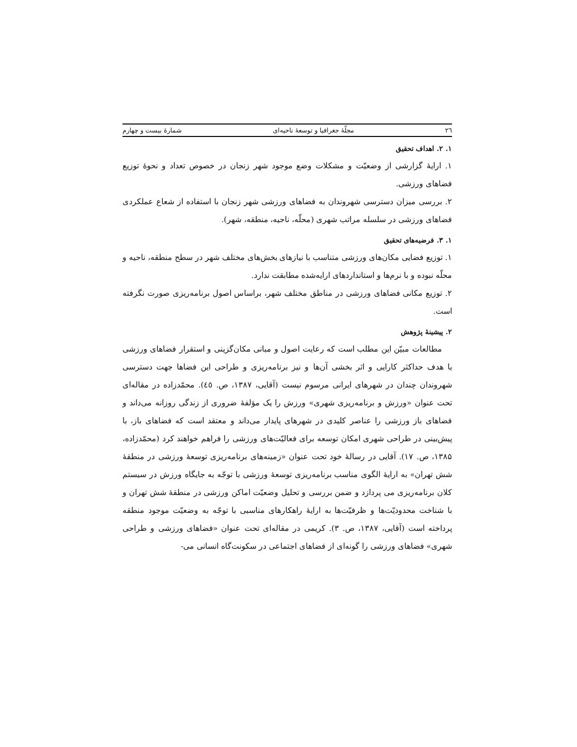٢٦ مجلّهٔ جغرافیا و توسعهٔ ناحیه‌ای شمارهٔ بیست و چهارم
۱. ۲. اهداف تحقیق
۱. ارایهٔ گزارشی از وضعیّت و مشکلات وضع موجود شهر زنجان در خصوص تعداد و نحوهٔ توزیع فضاهای ورزشی.
۲. بررسی میزان دسترسی شهروندان به فضاهای ورزشی شهر زنجان با استفاده از شعاع عملکردی فضاهای ورزشی در سلسله مراتب شهری (محلّه، ناحیه، منطقه، شهر).
۱. ۳. فرضیه‌های تحقیق
۱. توزیع فضایی مکان‌های ورزشی متناسب با نیازهای بخش‌های مختلف شهر در سطح منطقه، ناحیه و محلّه نبوده و با نرم‌ها و استانداردهای ارایه‌شده مطابقت ندارد.
۲. توزیع مکانی فضاهای ورزشی در مناطق مختلف شهر، براساس اصول برنامه‌ریزی صورت نگرفته است.
۲. پیشینهٔ پژوهش
مطالعات مبیّن این مطلب است که رعایت اصول و مبانی مکان‌گزینی و استقرار فضاهای ورزشی با هدف حداکثر کارایی و اثر بخشی آن‌ها و نیز برنامه‌ریزی و طراحی این فضاها جهت دسترسی شهروندان چندان در شهرهای ایرانی مرسوم نیست (آقایی، ۱۳۸۷، ص. ٤٥). محمّدزاده در مقاله‌ای تحت عنوان «ورزش و برنامه‌ریزی شهری» ورزش را یک مؤلفهٔ ضروری از زندگی روزانه می‌داند و فضاهای باز ورزشی را عناصر کلیدی در شهرهای پایدار می‌داند و معتقد است که فضاهای باز، با پیش‌بینی در طراحی شهری امکان توسعه برای فعالیّت‌های ورزشی را فراهم خواهند کرد (محمّدزاده، ۱۳۸۵، ص. ۱۷). آقایی در رسالهٔ خود تحت عنوان «زمینه‌های برنامه‌ریزی توسعهٔ ورزشی در منطقهٔ شش تهران» به ارایهٔ الگوی مناسب برنامه‌ریزی توسعهٔ ورزشی با توجّه به جایگاه ورزش در سیستم کلان برنامه‌ریزی می پردازد و ضمن بررسی و تحلیل وضعیّت اماکن ورزشی در منطقهٔ شش تهران و با شناخت محدودیّت‌ها و ظرفیّت‌ها به ارایهٔ راهکارهای مناسبی با توجّه به وضعیّت موجود منطقه پرداخته است (آقایی، ۱۳۸۷، ص. ۳). کریمی در مقاله‌ای تحت عنوان «فضاهای ورزشی و طراحی شهری» فضاهای ورزشی را گونه‌ای از فضاهای اجتماعی در سکونت‌گاه انسانی می-